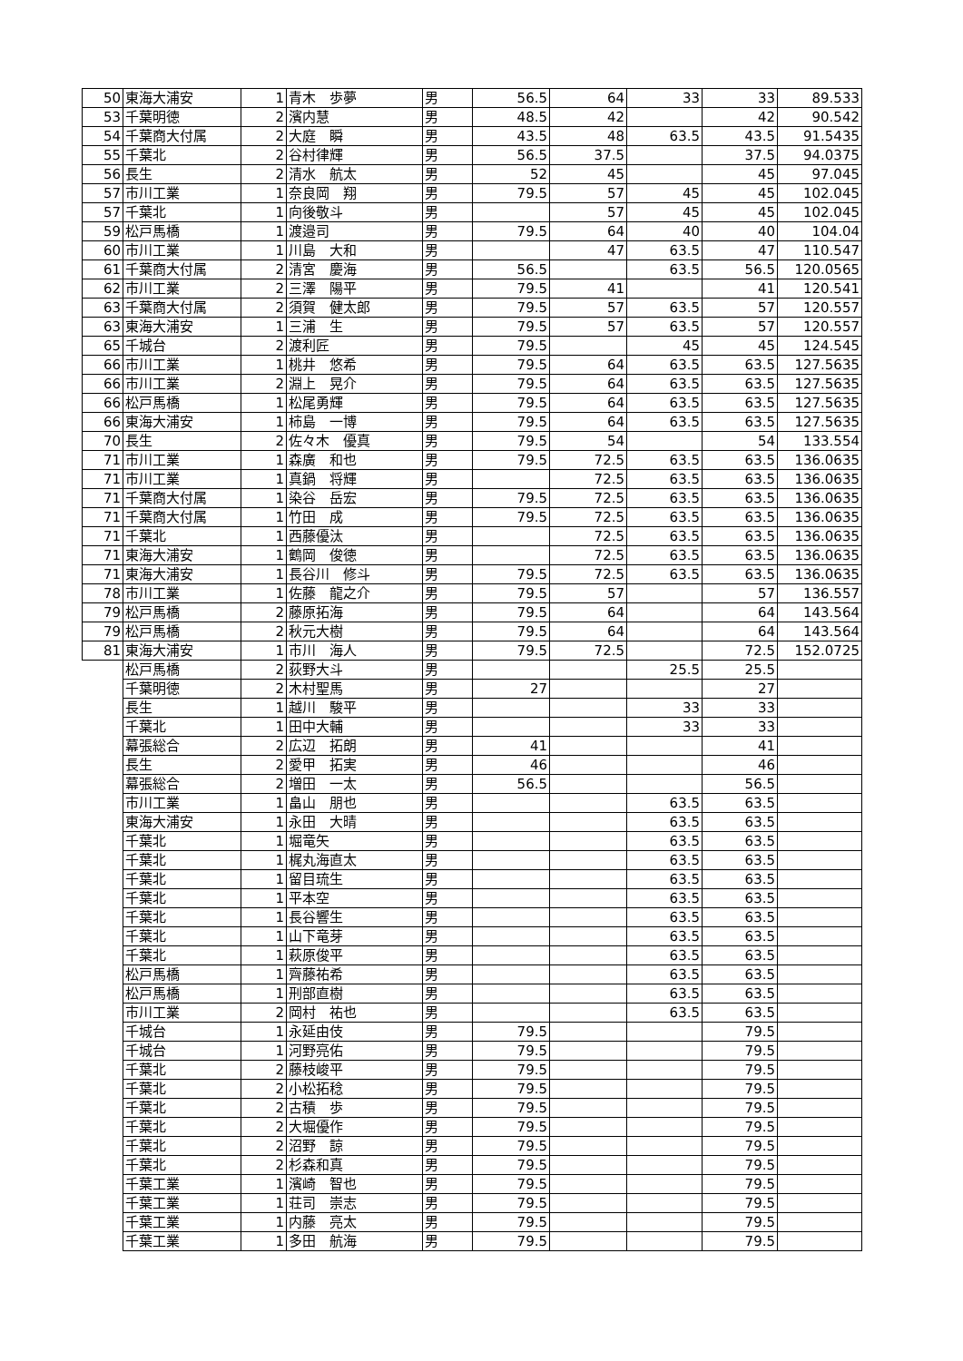| 50 | 東海大浦安 | 1 | 青木 歩夢 | 男 | 56.5 | 64 | 33 | 33 | 89.533 |
| 53 | 千葉明徳 | 2 | 濱内慧 | 男 | 48.5 | 42 | | 42 | 90.542 |
| 54 | 千葉商大付属 | 2 | 大庭 瞬 | 男 | 43.5 | 48 | 63.5 | 43.5 | 91.5435 |
| 55 | 千葉北 | 2 | 谷村律輝 | 男 | 56.5 | 37.5 | | 37.5 | 94.0375 |
| 56 | 長生 | 2 | 清水 航太 | 男 | 52 | 45 | | 45 | 97.045 |
| 57 | 市川工業 | 1 | 奈良岡 翔 | 男 | 79.5 | 57 | 45 | 45 | 102.045 |
| 57 | 千葉北 | 1 | 向後敬斗 | 男 | | 57 | 45 | 45 | 102.045 |
| 59 | 松戸馬橋 | 1 | 渡邉司 | 男 | 79.5 | 64 | 40 | 40 | 104.04 |
| 60 | 市川工業 | 1 | 川島 大和 | 男 | | 47 | 63.5 | 47 | 110.547 |
| 61 | 千葉商大付属 | 2 | 清宮 慶海 | 男 | 56.5 | | 63.5 | 56.5 | 120.0565 |
| 62 | 市川工業 | 2 | 三澤 陽平 | 男 | 79.5 | 41 | | 41 | 120.541 |
| 63 | 千葉商大付属 | 2 | 須賀 健太郎 | 男 | 79.5 | 57 | 63.5 | 57 | 120.557 |
| 63 | 東海大浦安 | 1 | 三浦 生 | 男 | 79.5 | 57 | 63.5 | 57 | 120.557 |
| 65 | 千城台 | 2 | 渡利匠 | 男 | 79.5 | | 45 | 45 | 124.545 |
| 66 | 市川工業 | 1 | 桃井 悠希 | 男 | 79.5 | 64 | 63.5 | 63.5 | 127.5635 |
| 66 | 市川工業 | 2 | 淵上 晃介 | 男 | 79.5 | 64 | 63.5 | 63.5 | 127.5635 |
| 66 | 松戸馬橋 | 1 | 松尾勇輝 | 男 | 79.5 | 64 | 63.5 | 63.5 | 127.5635 |
| 66 | 東海大浦安 | 1 | 柿島 一博 | 男 | 79.5 | 64 | 63.5 | 63.5 | 127.5635 |
| 70 | 長生 | 2 | 佐々木 優真 | 男 | 79.5 | 54 | | 54 | 133.554 |
| 71 | 市川工業 | 1 | 森廣 和也 | 男 | 79.5 | 72.5 | 63.5 | 63.5 | 136.0635 |
| 71 | 市川工業 | 1 | 真鍋 将輝 | 男 | | 72.5 | 63.5 | 63.5 | 136.0635 |
| 71 | 千葉商大付属 | 1 | 染谷 岳宏 | 男 | 79.5 | 72.5 | 63.5 | 63.5 | 136.0635 |
| 71 | 千葉商大付属 | 1 | 竹田 成 | 男 | 79.5 | 72.5 | 63.5 | 63.5 | 136.0635 |
| 71 | 千葉北 | 1 | 西藤優汰 | 男 | | 72.5 | 63.5 | 63.5 | 136.0635 |
| 71 | 東海大浦安 | 1 | 鶴岡 俊徳 | 男 | | 72.5 | 63.5 | 63.5 | 136.0635 |
| 71 | 東海大浦安 | 1 | 長谷川 修斗 | 男 | 79.5 | 72.5 | 63.5 | 63.5 | 136.0635 |
| 78 | 市川工業 | 1 | 佐藤 龍之介 | 男 | 79.5 | 57 | | 57 | 136.557 |
| 79 | 松戸馬橋 | 2 | 藤原拓海 | 男 | 79.5 | 64 | | 64 | 143.564 |
| 79 | 松戸馬橋 | 2 | 秋元大樹 | 男 | 79.5 | 64 | | 64 | 143.564 |
| 81 | 東海大浦安 | 1 | 市川 海人 | 男 | 79.5 | 72.5 | | 72.5 | 152.0725 |
| | 松戸馬橋 | 2 | 荻野大斗 | 男 | | | 25.5 | 25.5 | |
| | 千葉明徳 | 2 | 木村聖馬 | 男 | 27 | | | 27 | |
| | 長生 | 1 | 越川 駿平 | 男 | | | 33 | 33 | |
| | 千葉北 | 1 | 田中大輔 | 男 | | | 33 | 33 | |
| | 幕張総合 | 2 | 広辺 拓朗 | 男 | 41 | | | 41 | |
| | 長生 | 2 | 愛甲 拓実 | 男 | 46 | | | 46 | |
| | 幕張総合 | 2 | 増田 一太 | 男 | 56.5 | | | 56.5 | |
| | 市川工業 | 1 | 畠山 朋也 | 男 | | | 63.5 | 63.5 | |
| | 東海大浦安 | 1 | 永田 大晴 | 男 | | | 63.5 | 63.5 | |
| | 千葉北 | 1 | 堀竜矢 | 男 | | | 63.5 | 63.5 | |
| | 千葉北 | 1 | 梶丸海直太 | 男 | | | 63.5 | 63.5 | |
| | 千葉北 | 1 | 留目琉生 | 男 | | | 63.5 | 63.5 | |
| | 千葉北 | 1 | 平本空 | 男 | | | 63.5 | 63.5 | |
| | 千葉北 | 1 | 長谷響生 | 男 | | | 63.5 | 63.5 | |
| | 千葉北 | 1 | 山下竜芽 | 男 | | | 63.5 | 63.5 | |
| | 千葉北 | 1 | 萩原俊平 | 男 | | | 63.5 | 63.5 | |
| | 松戸馬橋 | 1 | 齊藤祐希 | 男 | | | 63.5 | 63.5 | |
| | 松戸馬橋 | 1 | 刑部直樹 | 男 | | | 63.5 | 63.5 | |
| | 市川工業 | 2 | 岡村 祐也 | 男 | | | 63.5 | 63.5 | |
| | 千城台 | 1 | 永延由伎 | 男 | 79.5 | | | 79.5 | |
| | 千城台 | 1 | 河野亮佑 | 男 | 79.5 | | | 79.5 | |
| | 千葉北 | 2 | 藤枝峻平 | 男 | 79.5 | | | 79.5 | |
| | 千葉北 | 2 | 小松拓稔 | 男 | 79.5 | | | 79.5 | |
| | 千葉北 | 2 | 古積 歩 | 男 | 79.5 | | | 79.5 | |
| | 千葉北 | 2 | 大堀優作 | 男 | 79.5 | | | 79.5 | |
| | 千葉北 | 2 | 沼野 諒 | 男 | 79.5 | | | 79.5 | |
| | 千葉北 | 2 | 杉森和真 | 男 | 79.5 | | | 79.5 | |
| | 千葉工業 | 1 | 濱崎 智也 | 男 | 79.5 | | | 79.5 | |
| | 千葉工業 | 1 | 荘司 崇志 | 男 | 79.5 | | | 79.5 | |
| | 千葉工業 | 1 | 内藤 亮太 | 男 | 79.5 | | | 79.5 | |
| | 千葉工業 | 1 | 多田 航海 | 男 | 79.5 | | | 79.5 | |